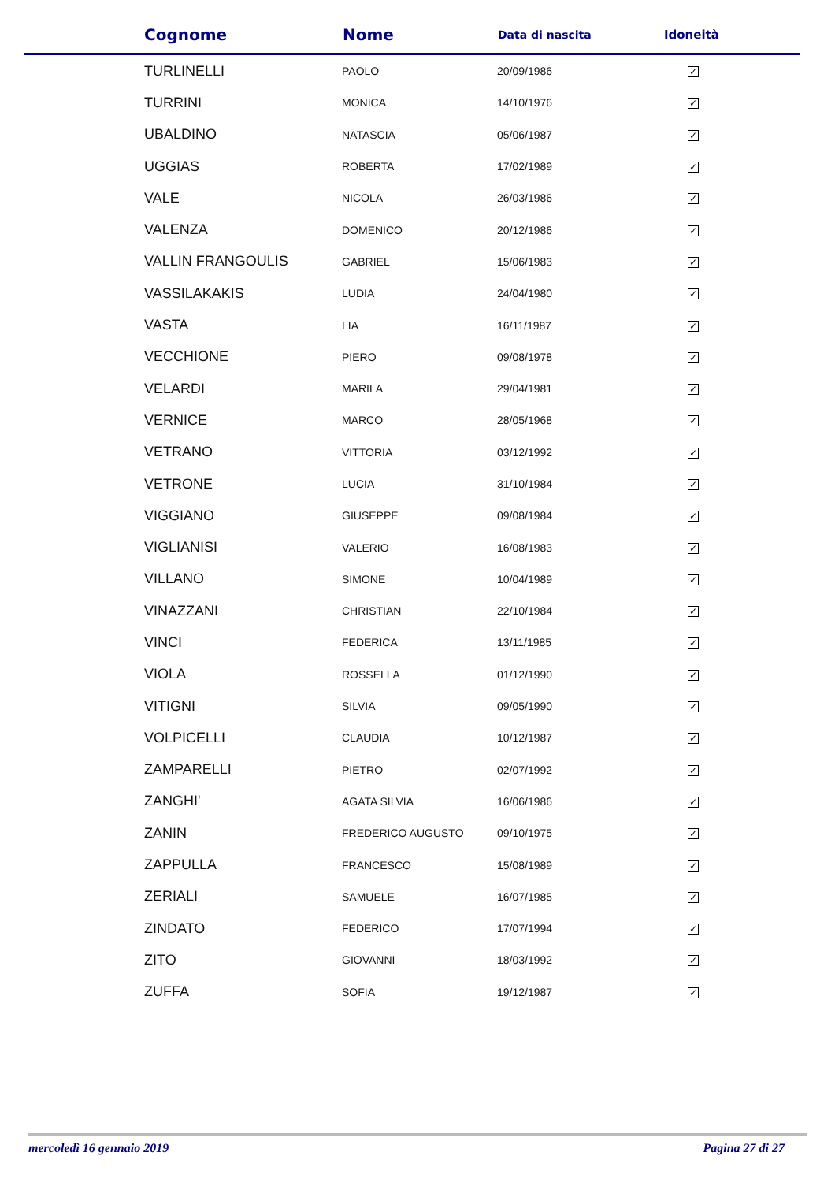| Cognome | Nome | Data di nascita | Idoneità |
| --- | --- | --- | --- |
| TURLINELLI | PAOLO | 20/09/1986 | ✓ |
| TURRINI | MONICA | 14/10/1976 | ✓ |
| UBALDINO | NATASCIA | 05/06/1987 | ✓ |
| UGGIAS | ROBERTA | 17/02/1989 | ✓ |
| VALE | NICOLA | 26/03/1986 | ✓ |
| VALENZA | DOMENICO | 20/12/1986 | ✓ |
| VALLIN FRANGOULIS | GABRIEL | 15/06/1983 | ✓ |
| VASSILAKAKIS | LUDIA | 24/04/1980 | ✓ |
| VASTA | LIA | 16/11/1987 | ✓ |
| VECCHIONE | PIERO | 09/08/1978 | ✓ |
| VELARDI | MARILA | 29/04/1981 | ✓ |
| VERNICE | MARCO | 28/05/1968 | ✓ |
| VETRANO | VITTORIA | 03/12/1992 | ✓ |
| VETRONE | LUCIA | 31/10/1984 | ✓ |
| VIGGIANO | GIUSEPPE | 09/08/1984 | ✓ |
| VIGLIANISI | VALERIO | 16/08/1983 | ✓ |
| VILLANO | SIMONE | 10/04/1989 | ✓ |
| VINAZZANI | CHRISTIAN | 22/10/1984 | ✓ |
| VINCI | FEDERICA | 13/11/1985 | ✓ |
| VIOLA | ROSSELLA | 01/12/1990 | ✓ |
| VITIGNI | SILVIA | 09/05/1990 | ✓ |
| VOLPICELLI | CLAUDIA | 10/12/1987 | ✓ |
| ZAMPARELLI | PIETRO | 02/07/1992 | ✓ |
| ZANGHI' | AGATA SILVIA | 16/06/1986 | ✓ |
| ZANIN | FREDERICO AUGUSTO | 09/10/1975 | ✓ |
| ZAPPULLA | FRANCESCO | 15/08/1989 | ✓ |
| ZERIALI | SAMUELE | 16/07/1985 | ✓ |
| ZINDATO | FEDERICO | 17/07/1994 | ✓ |
| ZITO | GIOVANNI | 18/03/1992 | ✓ |
| ZUFFA | SOFIA | 19/12/1987 | ✓ |
mercoledì 16 gennaio 2019 Pagina 27 di 27